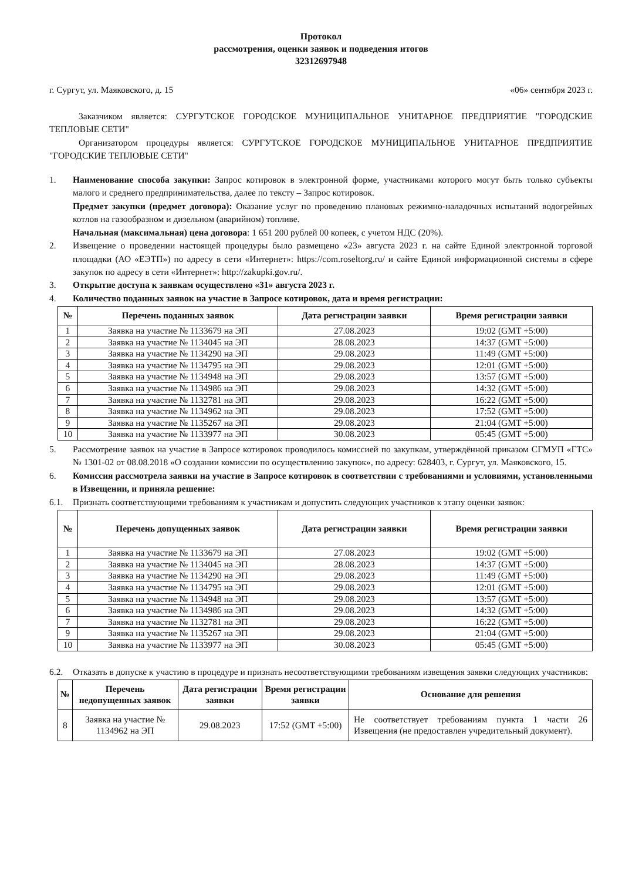Протокол
рассмотрения, оценки заявок и подведения итогов
32312697948
г. Сургут, ул. Маяковского, д. 15 «06» сентября 2023 г.
Заказчиком является: СУРГУТСКОЕ ГОРОДСКОЕ МУНИЦИПАЛЬНОЕ УНИТАРНОЕ ПРЕДПРИЯТИЕ "ГОРОДСКИЕ ТЕПЛОВЫЕ СЕТИ"
Организатором процедуры является: СУРГУТСКОЕ ГОРОДСКОЕ МУНИЦИПАЛЬНОЕ УНИТАРНОЕ ПРЕДПРИЯТИЕ "ГОРОДСКИЕ ТЕПЛОВЫЕ СЕТИ"
1. Наименование способа закупки: Запрос котировок в электронной форме, участниками которого могут быть только субъекты малого и среднего предпринимательства, далее по тексту – Запрос котировок.
Предмет закупки (предмет договора): Оказание услуг по проведению плановых режимно-наладочных испытаний водогрейных котлов на газообразном и дизельном (аварийном) топливе.
Начальная (максимальная) цена договора: 1 651 200 рублей 00 копеек, с учетом НДС (20%).
2. Извещение о проведении настоящей процедуры было размещено «23» августа 2023 г. на сайте Единой электронной торговой площадки (АО «ЕЭТП») по адресу в сети «Интернет»: https://com.roseltorg.ru/ и сайте Единой информационной системы в сфере закупок по адресу в сети «Интернет»: http://zakupki.gov.ru/.
3. Открытие доступа к заявкам осуществлено «31» августа 2023 г.
4. Количество поданных заявок на участие в Запросе котировок, дата и время регистрации:
| № | Перечень поданных заявок | Дата регистрации заявки | Время регистрации заявки |
| --- | --- | --- | --- |
| 1 | Заявка на участие № 1133679 на ЭП | 27.08.2023 | 19:02 (GMT +5:00) |
| 2 | Заявка на участие № 1134045 на ЭП | 28.08.2023 | 14:37 (GMT +5:00) |
| 3 | Заявка на участие № 1134290 на ЭП | 29.08.2023 | 11:49 (GMT +5:00) |
| 4 | Заявка на участие № 1134795 на ЭП | 29.08.2023 | 12:01 (GMT +5:00) |
| 5 | Заявка на участие № 1134948 на ЭП | 29.08.2023 | 13:57 (GMT +5:00) |
| 6 | Заявка на участие № 1134986 на ЭП | 29.08.2023 | 14:32 (GMT +5:00) |
| 7 | Заявка на участие № 1132781 на ЭП | 29.08.2023 | 16:22 (GMT +5:00) |
| 8 | Заявка на участие № 1134962 на ЭП | 29.08.2023 | 17:52 (GMT +5:00) |
| 9 | Заявка на участие № 1135267 на ЭП | 29.08.2023 | 21:04 (GMT +5:00) |
| 10 | Заявка на участие № 1133977 на ЭП | 30.08.2023 | 05:45 (GMT +5:00) |
5. Рассмотрение заявок на участие в Запросе котировок проводилось комиссией по закупкам, утверждённой приказом СГМУП «ГТС» № 1301-02 от 08.08.2018 «О создании комиссии по осуществлению закупок», по адресу: 628403, г. Сургут, ул. Маяковского, 15.
6. Комиссия рассмотрела заявки на участие в Запросе котировок в соответствии с требованиями и условиями, установленными в Извещении, и приняла решение:
6.1. Признать соответствующими требованиям к участникам и допустить следующих участников к этапу оценки заявок:
| № | Перечень допущенных заявок | Дата регистрации заявки | Время регистрации заявки |
| --- | --- | --- | --- |
| 1 | Заявка на участие № 1133679 на ЭП | 27.08.2023 | 19:02 (GMT +5:00) |
| 2 | Заявка на участие № 1134045 на ЭП | 28.08.2023 | 14:37 (GMT +5:00) |
| 3 | Заявка на участие № 1134290 на ЭП | 29.08.2023 | 11:49 (GMT +5:00) |
| 4 | Заявка на участие № 1134795 на ЭП | 29.08.2023 | 12:01 (GMT +5:00) |
| 5 | Заявка на участие № 1134948 на ЭП | 29.08.2023 | 13:57 (GMT +5:00) |
| 6 | Заявка на участие № 1134986 на ЭП | 29.08.2023 | 14:32 (GMT +5:00) |
| 7 | Заявка на участие № 1132781 на ЭП | 29.08.2023 | 16:22 (GMT +5:00) |
| 9 | Заявка на участие № 1135267 на ЭП | 29.08.2023 | 21:04 (GMT +5:00) |
| 10 | Заявка на участие № 1133977 на ЭП | 30.08.2023 | 05:45 (GMT +5:00) |
6.2. Отказать в допуске к участию в процедуре и признать несоответствующими требованиям извещения заявки следующих участников:
| № | Перечень недопущенных заявок | Дата регистрации заявки | Время регистрации заявки | Основание для решения |
| --- | --- | --- | --- | --- |
| 8 | Заявка на участие № 1134962 на ЭП | 29.08.2023 | 17:52 (GMT +5:00) | Не соответствует требованиям пункта 1 части 26 Извещения (не предоставлен учредительный документ). |